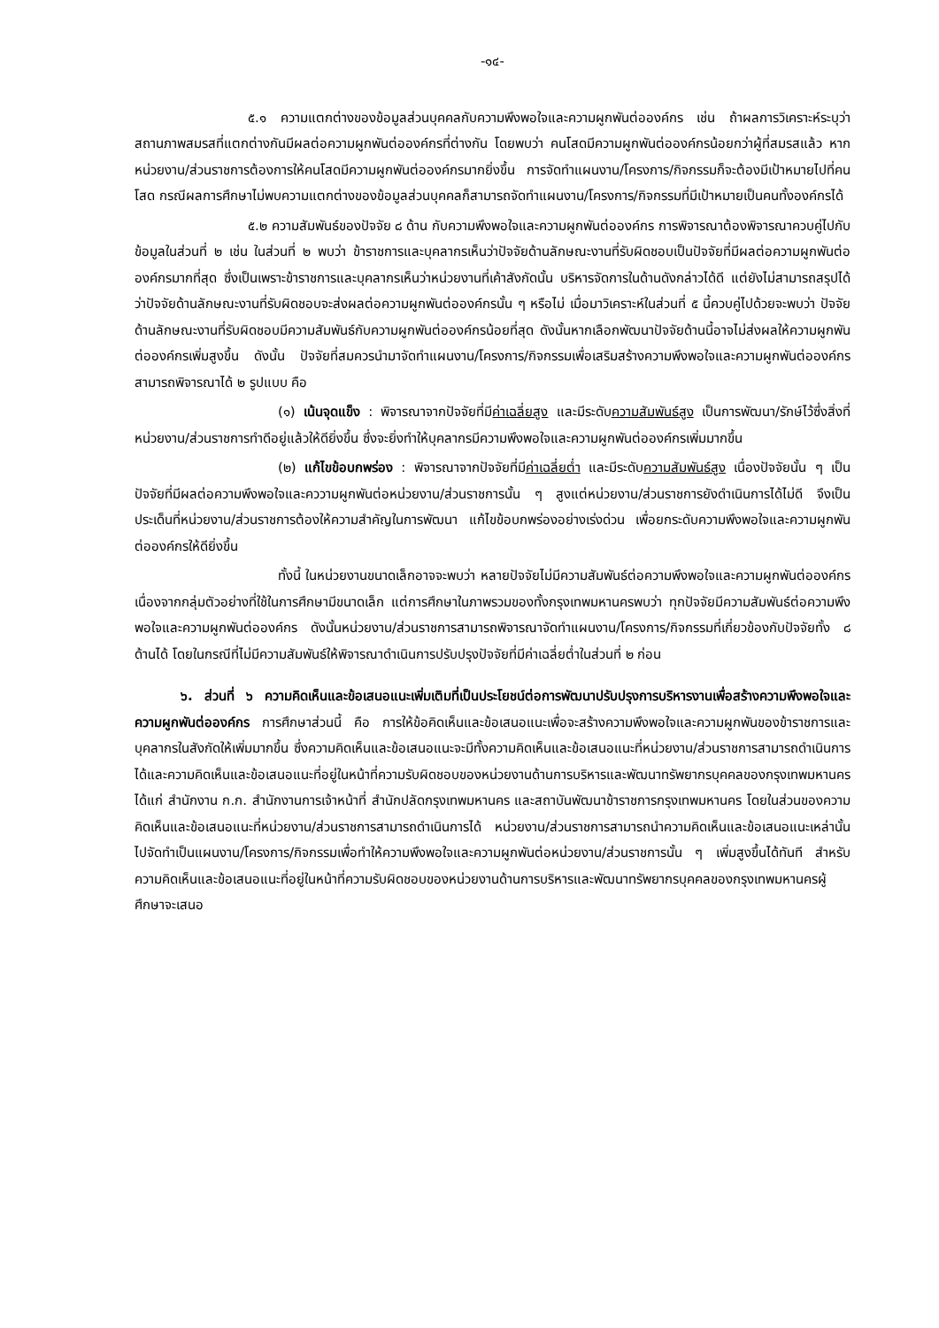-๑๔-
๕.๑ ความแตกต่างของข้อมูลส่วนบุคคลกับความพึงพอใจและความผูกพันต่อองค์กร เช่น ถ้าผลการวิเคราะห์ระบุว่าสถานภาพสมรสที่แตกต่างกันมีผลต่อความผูกพันต่อองค์กรที่ต่างกัน โดยพบว่า คนโสดมีความผูกพันต่อองค์กรน้อยกว่าผู้ที่สมรสแล้ว หากหน่วยงาน/ส่วนราชการต้องการให้คนโสดมีความผูกพันต่อองค์กรมากยิ่งขึ้น การจัดทำแผนงาน/โครงการ/กิจกรรมก็จะต้องมีเป้าหมายไปที่คนโสด กรณีผลการศึกษาไม่พบความแตกต่างของข้อมูลส่วนบุคคลก็สามารถจัดทำแผนงาน/โครงการ/กิจกรรมที่มีเป้าหมายเป็นคนทั้งองค์กรได้
๕.๒ ความสัมพันธ์ของปัจจัย ๘ ด้าน กับความพึงพอใจและความผูกพันต่อองค์กร การพิจารณาต้องพิจารณาควบคู่ไปกับข้อมูลในส่วนที่ ๒ เช่น ในส่วนที่ ๒ พบว่า ข้าราชการและบุคลากรเห็นว่าปัจจัยด้านลักษณะงานที่รับผิดชอบเป็นปัจจัยที่มีผลต่อความผูกพันต่อองค์กรมากที่สุด ซึ่งเป็นเพราะข้าราชการและบุคลากรเห็นว่าหน่วยงานที่เค้าสังกัดนั้น บริหารจัดการในด้านดังกล่าวได้ดี แต่ยังไม่สามารถสรุปได้ว่าปัจจัยด้านลักษณะงานที่รับผิดชอบจะส่งผลต่อความผูกพันต่อองค์กรนั้น ๆ หรือไม่ เมื่อมาวิเคราะห์ในส่วนที่ ๕ นี้ควบคู่ไปด้วยจะพบว่า ปัจจัยด้านลักษณะงานที่รับผิดชอบมีความสัมพันธ์กับความผูกพันต่อองค์กรน้อยที่สุด ดังนั้นหากเลือกพัฒนาปัจจัยด้านนี้อาจไม่ส่งผลให้ความผูกพันต่อองค์กรเพิ่มสูงขึ้น ดังนั้น ปัจจัยที่สมควรนำมาจัดทำแผนงาน/โครงการ/กิจกรรมเพื่อเสริมสร้างความพึงพอใจและความผูกพันต่อองค์กร สามารถพิจารณาได้ ๒ รูปแบบ คือ
(๑) เน้นจุดแข็ง : พิจารณาจากปัจจัยที่มีค่าเฉลี่ยสูง และมีระดับความสัมพันธ์สูง เป็นการพัฒนา/รักษ์ไว้ซึ่งสิ่งที่หน่วยงาน/ส่วนราชการทำดีอยู่แล้วให้ดียิ่งขึ้น ซึ่งจะยิ่งทำให้บุคลากรมีความพึงพอใจและความผูกพันต่อองค์กรเพิ่มมากขึ้น
(๒) แก้ไขข้อบกพร่อง : พิจารณาจากปัจจัยที่มีค่าเฉลี่ยต่ำ และมีระดับความสัมพันธ์สูง เนื่องปัจจัยนั้น ๆ เป็นปัจจัยที่มีผลต่อความพึงพอใจและคววามผูกพันต่อหน่วยงาน/ส่วนราชการนั้น ๆ สูงแต่หน่วยงาน/ส่วนราชการยังดำเนินการได้ไม่ดี จึงเป็นประเด็นที่หน่วยงาน/ส่วนราชการต้องให้ความสำคัญในการพัฒนา แก้ไขข้อบกพร่องอย่างเร่งด่วน เพื่อยกระดับความพึงพอใจและความผูกพันต่อองค์กรให้ดียิ่งขึ้น
ทั้งนี้ ในหน่วยงานขนาดเล็กอาจจะพบว่า หลายปัจจัยไม่มีความสัมพันธ์ต่อความพึงพอใจและความผูกพันต่อองค์กร เนื่องจากกลุ่มตัวอย่างที่ใช้ในการศึกษามีขนาดเล็ก แต่การศึกษาในภาพรวมของทั้งกรุงเทพมหานครพบว่า ทุกปัจจัยมีความสัมพันธ์ต่อความพึงพอใจและความผูกพันต่อองค์กร ดังนั้นหน่วยงาน/ส่วนราชการสามารถพิจารณาจัดทำแผนงาน/โครงการ/กิจกรรมที่เกี่ยวข้องกับปัจจัยทั้ง ๘ ด้านได้ โดยในกรณีที่ไม่มีความสัมพันธ์ให้พิจารณาดำเนินการปรับปรุงปัจจัยที่มีค่าเฉลี่ยต่ำในส่วนที่ ๒ ก่อน
๖. ส่วนที่ ๖ ความคิดเห็นและข้อเสนอแนะเพิ่มเติมที่เป็นประโยชน์ต่อการพัฒนาปรับปรุงการบริหารงานเพื่อสร้างความพึงพอใจและความผูกพันต่อองค์กร การศึกษาส่วนนี้ คือ การให้ข้อคิดเห็นและข้อเสนอแนะเพื่อจะสร้างความพึงพอใจและความผูกพันของข้าราชการและบุคลากรในสังกัดให้เพิ่มมากขึ้น ซึ่งความคิดเห็นและข้อเสนอแนะจะมีทั้งความคิดเห็นและข้อเสนอแนะที่หน่วยงาน/ส่วนราชการสามารถดำเนินการได้และความคิดเห็นและข้อเสนอแนะที่อยู่ในหน้าที่ความรับผิดชอบของหน่วยงานด้านการบริหารและพัฒนาทรัพยากรบุคคลของกรุงเทพมหานคร ได้แก่ สำนักงาน ก.ก. สำนักงานการเจ้าหน้าที่ สำนักปลัดกรุงเทพมหานคร และสถาบันพัฒนาข้าราชการกรุงเทพมหานคร โดยในส่วนของความคิดเห็นและข้อเสนอแนะที่หน่วยงาน/ส่วนราชการสามารถดำเนินการได้ หน่วยงาน/ส่วนราชการสามารถนำความคิดเห็นและข้อเสนอแนะเหล่านั้นไปจัดทำเป็นแผนงาน/โครงการ/กิจกรรมเพื่อทำให้ความพึงพอใจและความผูกพันต่อหน่วยงาน/ส่วนราชการนั้น ๆ เพิ่มสูงขึ้นได้ทันที สำหรับความคิดเห็นและข้อเสนอแนะที่อยู่ในหน้าที่ความรับผิดชอบของหน่วยงานด้านการบริหารและพัฒนาทรัพยากรบุคคลของกรุงเทพมหานครผู้ศึกษาจะเสนอ